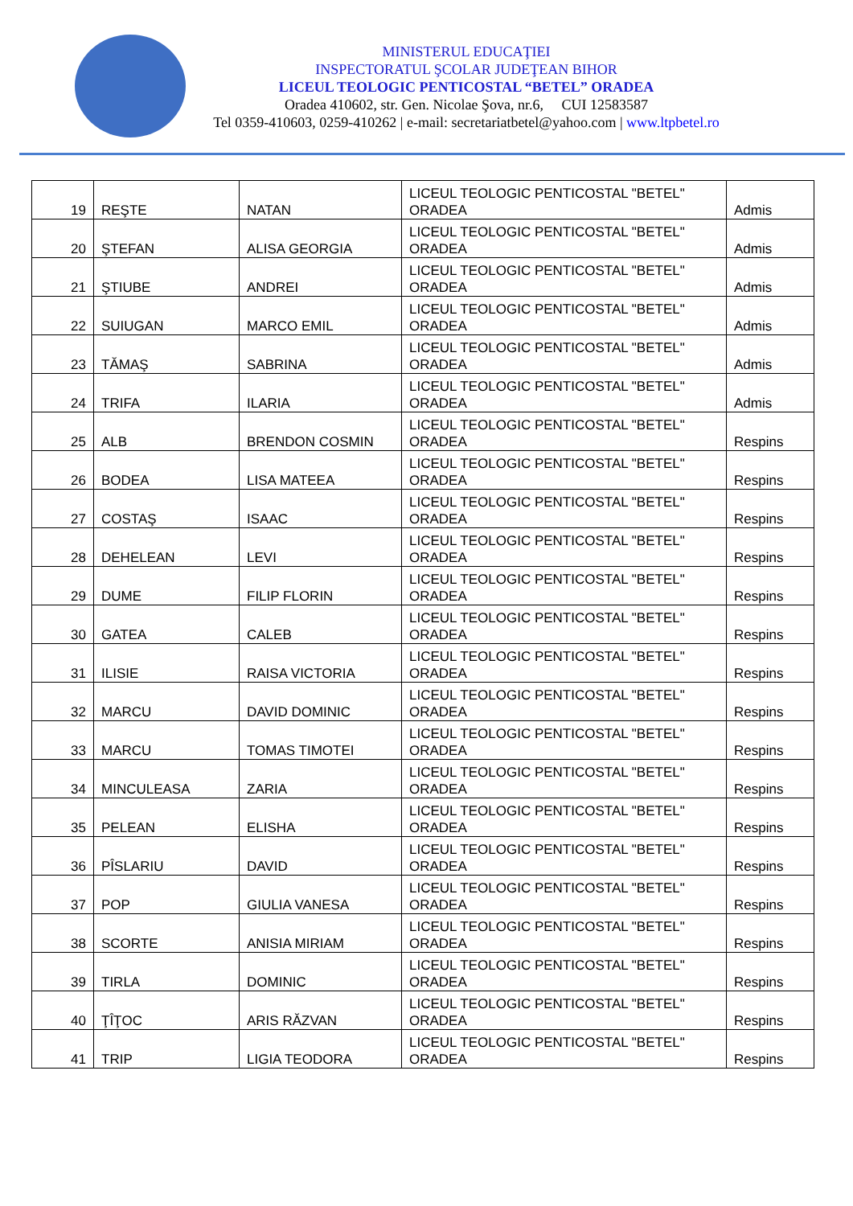MINISTERUL EDUCAŢIEI
INSPECTORATUL ŞCOLAR JUDEŢEAN BIHOR
LICEUL TEOLOGIC PENTICOSTAL “BETEL” ORADEA
Oradea 410602, str. Gen. Nicolae Şova, nr.6, CUI 12583587
Tel 0359-410603, 0259-410262 | e-mail: secretariatbetel@yahoo.com | www.ltpbetel.ro
| 19 | REŞTE | NATAN | LICEUL TEOLOGIC PENTICOSTAL "BETEL" ORADEA | Admis |
| 20 | ŞTEFAN | ALISA GEORGIA | LICEUL TEOLOGIC PENTICOSTAL "BETEL" ORADEA | Admis |
| 21 | ŞTIUBE | ANDREI | LICEUL TEOLOGIC PENTICOSTAL "BETEL" ORADEA | Admis |
| 22 | SUIUGAN | MARCO EMIL | LICEUL TEOLOGIC PENTICOSTAL "BETEL" ORADEA | Admis |
| 23 | TĂMAŞ | SABRINA | LICEUL TEOLOGIC PENTICOSTAL "BETEL" ORADEA | Admis |
| 24 | TRIFA | ILARIA | LICEUL TEOLOGIC PENTICOSTAL "BETEL" ORADEA | Admis |
| 25 | ALB | BRENDON COSMIN | LICEUL TEOLOGIC PENTICOSTAL "BETEL" ORADEA | Respins |
| 26 | BODEA | LISA MATEEA | LICEUL TEOLOGIC PENTICOSTAL "BETEL" ORADEA | Respins |
| 27 | COSTAŞ | ISAAC | LICEUL TEOLOGIC PENTICOSTAL "BETEL" ORADEA | Respins |
| 28 | DEHELEAN | LEVI | LICEUL TEOLOGIC PENTICOSTAL "BETEL" ORADEA | Respins |
| 29 | DUME | FILIP FLORIN | LICEUL TEOLOGIC PENTICOSTAL "BETEL" ORADEA | Respins |
| 30 | GATEA | CALEB | LICEUL TEOLOGIC PENTICOSTAL "BETEL" ORADEA | Respins |
| 31 | ILISIE | RAISA VICTORIA | LICEUL TEOLOGIC PENTICOSTAL "BETEL" ORADEA | Respins |
| 32 | MARCU | DAVID DOMINIC | LICEUL TEOLOGIC PENTICOSTAL "BETEL" ORADEA | Respins |
| 33 | MARCU | TOMAS TIMOTEI | LICEUL TEOLOGIC PENTICOSTAL "BETEL" ORADEA | Respins |
| 34 | MINCULEASA | ZARIA | LICEUL TEOLOGIC PENTICOSTAL "BETEL" ORADEA | Respins |
| 35 | PELEAN | ELISHA | LICEUL TEOLOGIC PENTICOSTAL "BETEL" ORADEA | Respins |
| 36 | PÎSLARIU | DAVID | LICEUL TEOLOGIC PENTICOSTAL "BETEL" ORADEA | Respins |
| 37 | POP | GIULIA VANESA | LICEUL TEOLOGIC PENTICOSTAL "BETEL" ORADEA | Respins |
| 38 | SCORTE | ANISIA MIRIAM | LICEUL TEOLOGIC PENTICOSTAL "BETEL" ORADEA | Respins |
| 39 | TIRLA | DOMINIC | LICEUL TEOLOGIC PENTICOSTAL "BETEL" ORADEA | Respins |
| 40 | ŢÎŢOC | ARIS RĂZVAN | LICEUL TEOLOGIC PENTICOSTAL "BETEL" ORADEA | Respins |
| 41 | TRIP | LIGIA TEODORA | LICEUL TEOLOGIC PENTICOSTAL "BETEL" ORADEA | Respins |